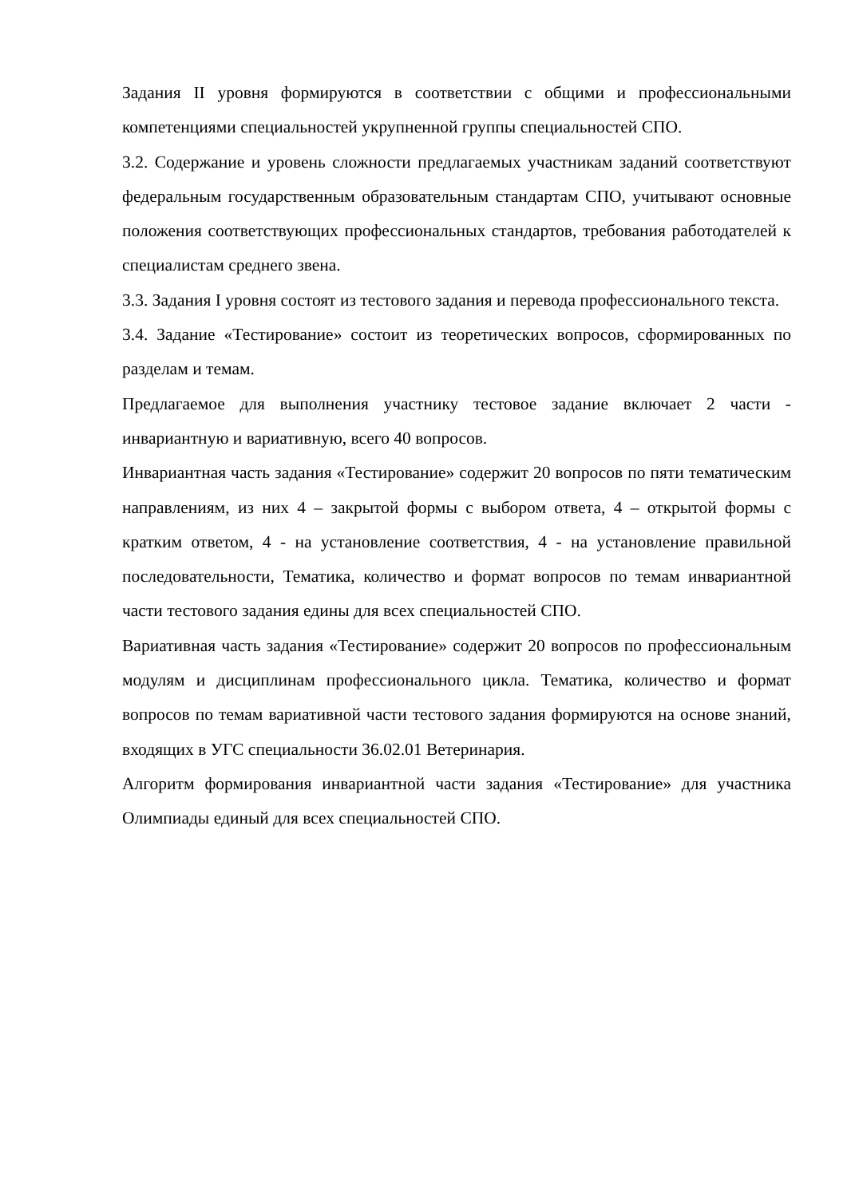Задания II уровня формируются в соответствии с общими и профессиональными компетенциями специальностей укрупненной группы специальностей СПО.
3.2. Содержание и уровень сложности предлагаемых участникам заданий соответствуют федеральным государственным образовательным стандартам СПО, учитывают основные положения соответствующих профессиональных стандартов, требования работодателей к специалистам среднего звена.
3.3. Задания I уровня состоят из тестового задания и перевода профессионального текста.
3.4. Задание «Тестирование» состоит из теоретических вопросов, сформированных по разделам и темам.
Предлагаемое для выполнения участнику тестовое задание включает 2 части - инвариантную и вариативную, всего 40 вопросов.
Инвариантная часть задания «Тестирование» содержит 20 вопросов по пяти тематическим направлениям, из них 4 – закрытой формы с выбором ответа, 4 – открытой формы с кратким ответом, 4 - на установление соответствия, 4 - на установление правильной последовательности, Тематика, количество и формат вопросов по темам инвариантной части тестового задания едины для всех специальностей СПО.
Вариативная часть задания «Тестирование» содержит 20 вопросов по профессиональным модулям и дисциплинам профессионального цикла. Тематика, количество и формат вопросов по темам вариативной части тестового задания формируются на основе знаний, входящих в УГС специальности 36.02.01 Ветеринария.
Алгоритм формирования инвариантной части задания «Тестирование» для участника Олимпиады единый для всех специальностей СПО.